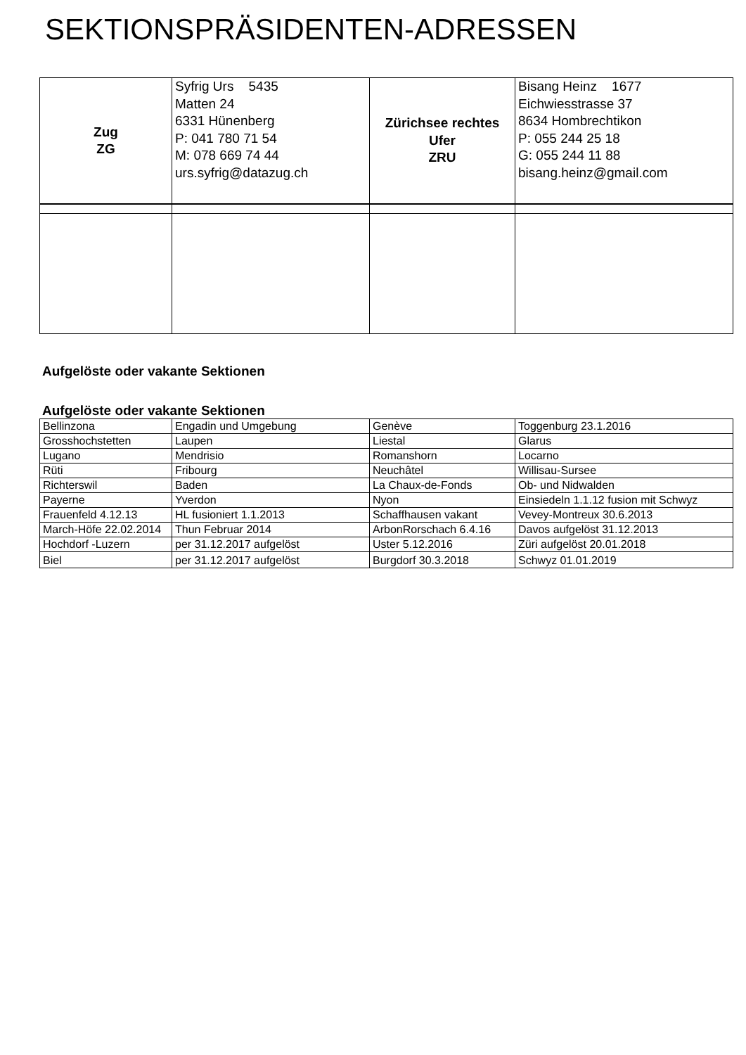SEKTIONSPRÄSIDENTEN-ADRESSEN
| Zug ZG | Syfrig Urs 5435 Matten 24 6331 Hünenberg P: 041 780 71 54 M: 078 669 74 44 urs.syfrig@datazug.ch | Zürichsee rechtes Ufer ZRU | Bisang Heinz 1677 Eichwiesstrasse 37 8634 Hombrechtikon P: 055 244 25 18 G: 055 244 11 88 bisang.heinz@gmail.com |
Aufgelöste oder vakante Sektionen
Aufgelöste oder vakante Sektionen
| Bellinzona | Engadin und Umgebung | Genève | Toggenburg 23.1.2016 |
| Grosshochstetten | Laupen | Liestal | Glarus |
| Lugano | Mendrisio | Romanshorn | Locarno |
| Rüti | Fribourg | Neuchâtel | Willisau-Sursee |
| Richterswil | Baden | La Chaux-de-Fonds | Ob- und Nidwalden |
| Payerne | Yverdon | Nyon | Einsiedeln 1.1.12 fusion mit Schwyz |
| Frauenfeld 4.12.13 | HL fusioniert 1.1.2013 | Schaffhausen vakant | Vevey-Montreux 30.6.2013 |
| March-Höfe 22.02.2014 | Thun Februar 2014 | ArbonRorschach 6.4.16 | Davos aufgelöst 31.12.2013 |
| Hochdorf -Luzern | per 31.12.2017 aufgelöst | Uster 5.12.2016 | Züri aufgelöst 20.01.2018 |
| Biel | per 31.12.2017 aufgelöst | Burgdorf 30.3.2018 | Schwyz 01.01.2019 |